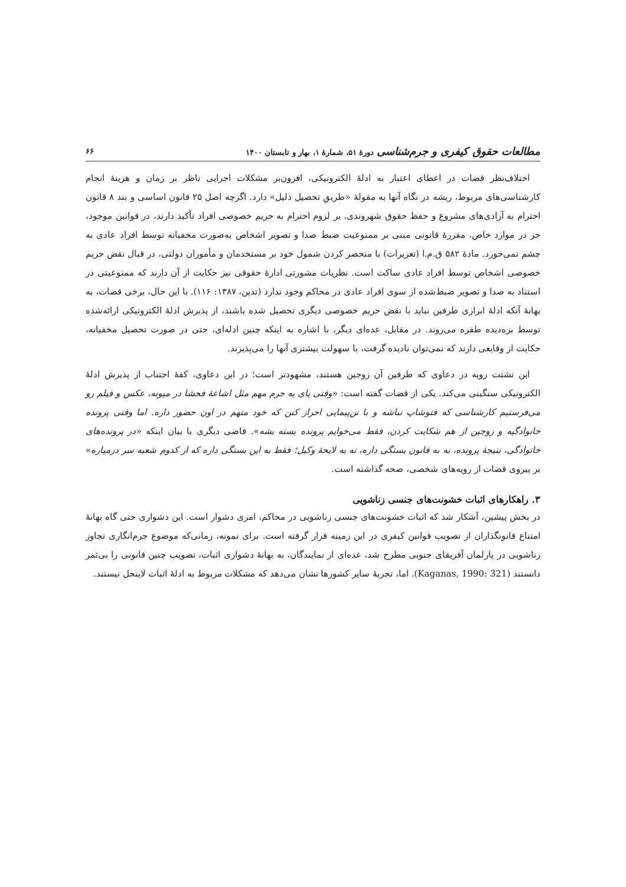مطالعات حقوق کیفری و جرم‌شناسی دورهٔ ۵۱، شمارهٔ ۱، بهار و تابستان ۱۴۰۰ ۶۶
اختلاف‌نظر قضات در اعطای اعتبار به ادلهٔ الکترونیکی، افزون‌بر مشکلات اجرایی ناظر بر زمان و هزینهٔ انجام کارشناسی‌های مربوط، ریشه در نگاه آنها به مقولهٔ «طریقِ تحصیل دلیل» دارد. اگرچه اصل ۲۵ قانون اساسی و بند ۸ قانون احترام به آزادی‌های مشروع و حفظ حقوق شهروندی، بر لزوم احترام به حریم خصوصی افراد تأکید دارند، در قوانین موجود، جز در موارد خاص، مقررهٔ قانونی مبنی بر ممنوعیت ضبط صدا و تصویر اشخاص به‌صورت مخفیانه توسط افراد عادی به چشم نمی‌خورد. مادهٔ ۵۸۲ ق.م.ا (تعزیرات) با منحصر کردن شمول خود بر مستخدمان و مأموران دولتی، در قبال نقض حریم خصوصی اشخاص توسط افراد عادی ساکت است. نظریات مشورتی ادارهٔ حقوقی نیز حکایت از آن دارند که ممنوعیتی در استناد به صدا و تصویر ضبط‌شده از سوی افراد عادی در محاکم وجود ندارد (تدین، ۱۳۸۷: ۱۱۶). با این حال، برخی قضات، به بهانهٔ آنکه ادلهٔ ابرازی طرفین نباید با نقض حریم خصوصی دیگری تحصیل شده باشند، از پذیرش ادلهٔ الکترونیکی ارائه‌شده توسط بزه‌دیده طفره می‌روند. در مقابل، عده‌ای دیگر، با اشاره به اینکه چنین ادله‌ای، حتی در صورت تحصیل مخفیانه، حکایت از وقایعی دارند که نمی‌توان نادیده گرفت، با سهولت بیشتری آنها را می‌پذیرند.
این تشتت رویه در دعاوی که طرفین آن زوجین هستند، مشهودتر است؛ در این دعاوی، کفهٔ اجتناب از پذیرش ادلهٔ الکترونیکی سنگینی می‌کند. یکی از قضات گفته است: «وقتی پای یه جرم مهم مثل اشاعهٔ فحشا در میونه، عکس و فیلم رو می‌فرستیم کارشناسی که فتوشاپ نباشه و با تن‌پیمایی احراز کنن که خود متهم در اون حضور داره. اما وقتی پرونده خانوادگیه و زوجین از هم شکایت کردن، فقط می‌خوایم پرونده بسته بشه». قاضی دیگری با بیان اینکه «در پرونده‌های خانوادگی، نتیجهٔ پرونده، نه به قانون بستگی داره، نه به لایحهٔ وکیل؛ فقط به این بستگی داره که از کدوم شعبه سر درمیاره» بر پیروی قضات از رویه‌های شخصی، صحه گذاشته است.
۳. راهکارهای اثبات خشونت‌های جنسی زناشویی
در بخش پیشین، آشکار شد که اثبات خشونت‌های جنسی زناشویی در محاکم، امری دشوار است. این دشواری حتی گاه بهانهٔ امتناع قانونگذاران از تصویب قوانین کیفری در این زمینه قرار گرفته است. برای نمونه، زمانی‌که موضوع جرم‌انگاری تجاوز زناشویی در پارلمان آفریقای جنوبی مطرح شد، عده‌ای از نمایندگان، به بهانهٔ دشواری اثبات، تصویب چنین قانونی را بی‌ثمر دانستند (Kaganas, 1990: 321). اما، تجربهٔ سایر کشورها نشان می‌دهد که مشکلات مربوط به ادلهٔ اثبات لاینحل نیستند.